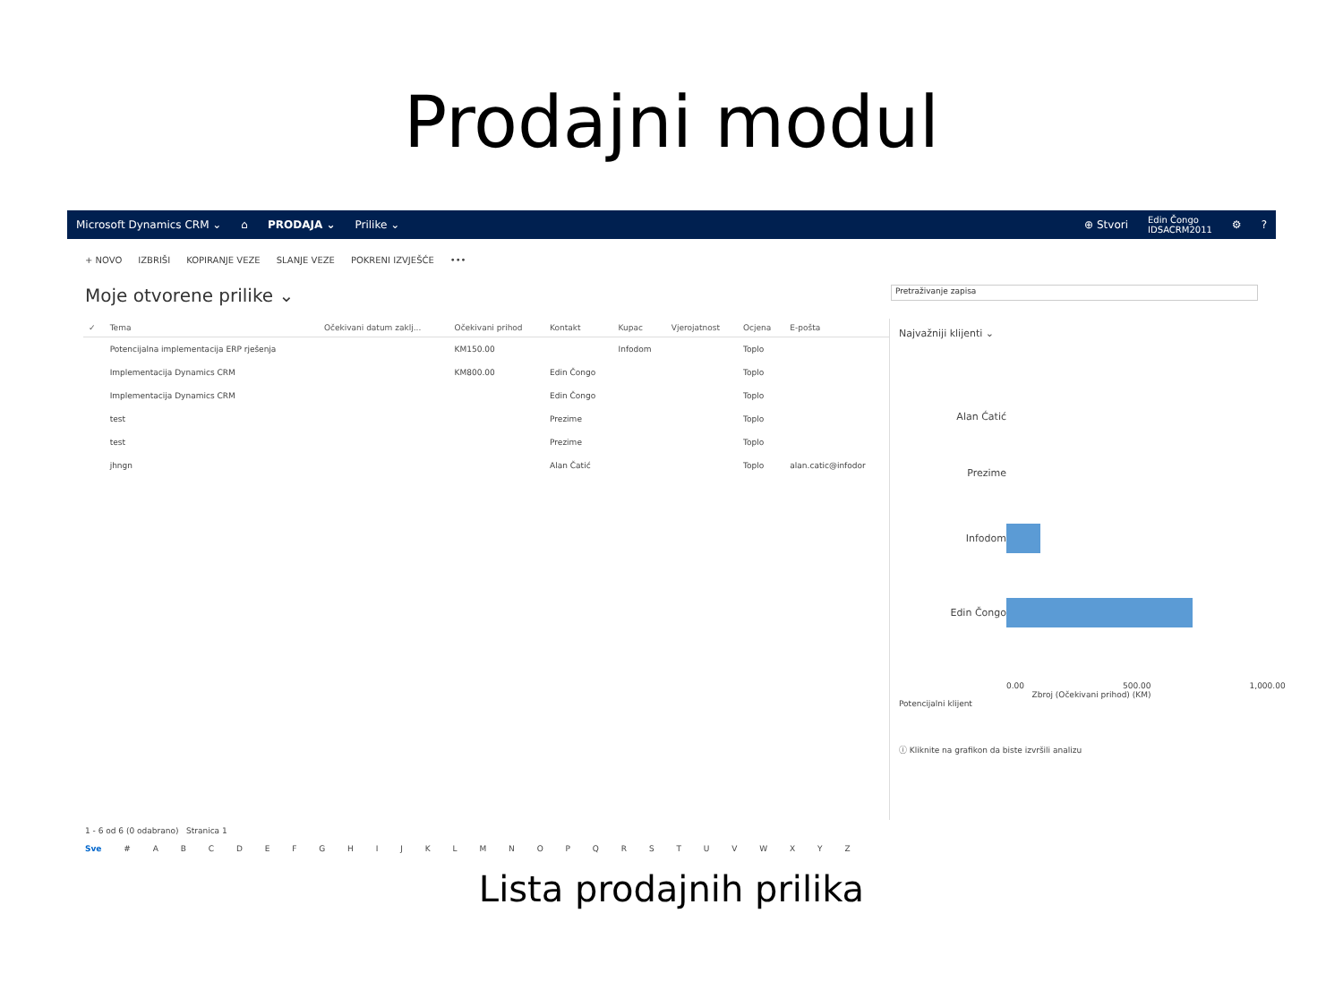Prodajni modul
Microsoft Dynamics CRM ⌄ ⌂ PRODAJA ⌄ Prilike ⌄ ⊕ Stvori Edin Čongo
IDSACRM2011 ⚙?
+ NOVO IZBRIŠI KOPIRANJE VEZE SLANJE VEZE POKRENI IZVJEŠĆE •••
Moje otvorene prilike ⌄ Pretraživanje zapisa
| ✓ | Tema | Očekivani datum zaklj... | Očekivani prihod | Kontakt | Kupac | Vjerojatnost | Ocjena | E-pošta |
| --- | --- | --- | --- | --- | --- | --- | --- | --- |
| | Potencijalna implementacija ERP rješenja | | KM150.00 | | Infodom | | Toplo | |
| | Implementacija Dynamics CRM | | KM800.00 | Edin Čongo | | | Toplo | |
| | Implementacija Dynamics CRM | | | Edin Čongo | | | Toplo | |
| | test | | | Prezime | | | Toplo | |
| | test | | | Prezime | | | Toplo | |
| | jhngn | | | Alan Čatić | | | Toplo | alan.catic@infodor |
1 - 6 od 6 (0 odabrano) Stranica 1
Sve # A B C D E F G H I J K L M N O P Q R S T U V W X Y Z
Najvažniji klijenti ⌄
Alan Ćatić Prezime Infodom Edin Čongo
0.00 500.00 1,000.00
Zbroj (Očekivani prihod) (KM)
Potencijalni klijent
ⓘ Kliknite na grafikon da biste izvršili analizu
Lista prodajnih prilika